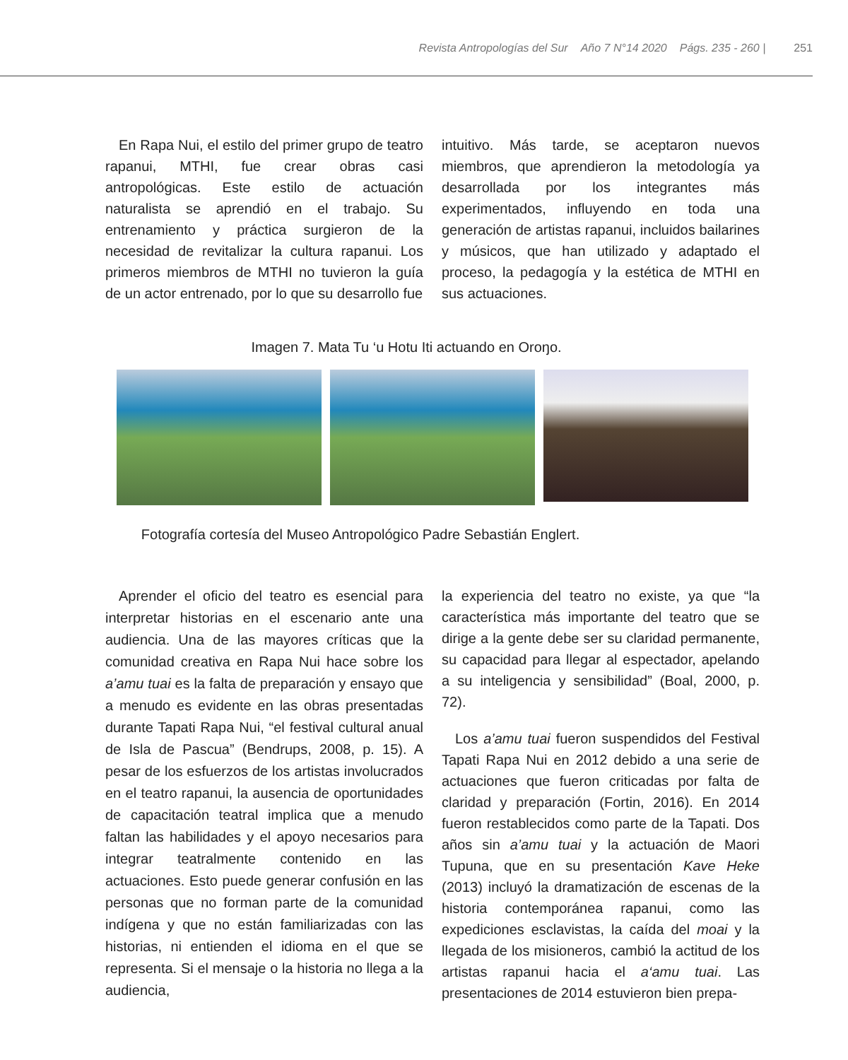Revista Antropologías del Sur Año 7 N°14 2020 Págs. 235 - 260 | 251
En Rapa Nui, el estilo del primer grupo de teatro rapanui, MTHI, fue crear obras casi antropológicas. Este estilo de actuación naturalista se aprendió en el trabajo. Su entrenamiento y práctica surgieron de la necesidad de revitalizar la cultura rapanui. Los primeros miembros de MTHI no tuvieron la guía de un actor entrenado, por lo que su desarrollo fue
intuitivo. Más tarde, se aceptaron nuevos miembros, que aprendieron la metodología ya desarrollada por los integrantes más experimentados, influyendo en toda una generación de artistas rapanui, incluidos bailarines y músicos, que han utilizado y adaptado el proceso, la pedagogía y la estética de MTHI en sus actuaciones.
Imagen 7. Mata Tu ‘u Hotu Iti actuando en Oroŋo.
Fotografía cortesía del Museo Antropológico Padre Sebastián Englert.
Aprender el oficio del teatro es esencial para interpretar historias en el escenario ante una audiencia. Una de las mayores críticas que la comunidad creativa en Rapa Nui hace sobre los a’amu tuai es la falta de preparación y ensayo que a menudo es evidente en las obras presentadas durante Tapati Rapa Nui, “el festival cultural anual de Isla de Pascua” (Bendrups, 2008, p. 15). A pesar de los esfuerzos de los artistas involucrados en el teatro rapanui, la ausencia de oportunidades de capacitación teatral implica que a menudo faltan las habilidades y el apoyo necesarios para integrar teatralmente contenido en las actuaciones. Esto puede generar confusión en las personas que no forman parte de la comunidad indígena y que no están familiarizadas con las historias, ni entienden el idioma en el que se representa. Si el mensaje o la historia no llega a la audiencia,
la experiencia del teatro no existe, ya que “la característica más importante del teatro que se dirige a la gente debe ser su claridad permanente, su capacidad para llegar al espectador, apelando a su inteligencia y sensibilidad” (Boal, 2000, p. 72).
Los a’amu tuai fueron suspendidos del Festival Tapati Rapa Nui en 2012 debido a una serie de actuaciones que fueron criticadas por falta de claridad y preparación (Fortin, 2016). En 2014 fueron restablecidos como parte de la Tapati. Dos años sin a’amu tuai y la actuación de Maori Tupuna, que en su presentación Kave Heke (2013) incluyó la dramatización de escenas de la historia contemporánea rapanui, como las expediciones esclavistas, la caída del moai y la llegada de los misioneros, cambió la actitud de los artistas rapanui hacia el a‘amu tuai. Las presentaciones de 2014 estuvieron bien prepa-